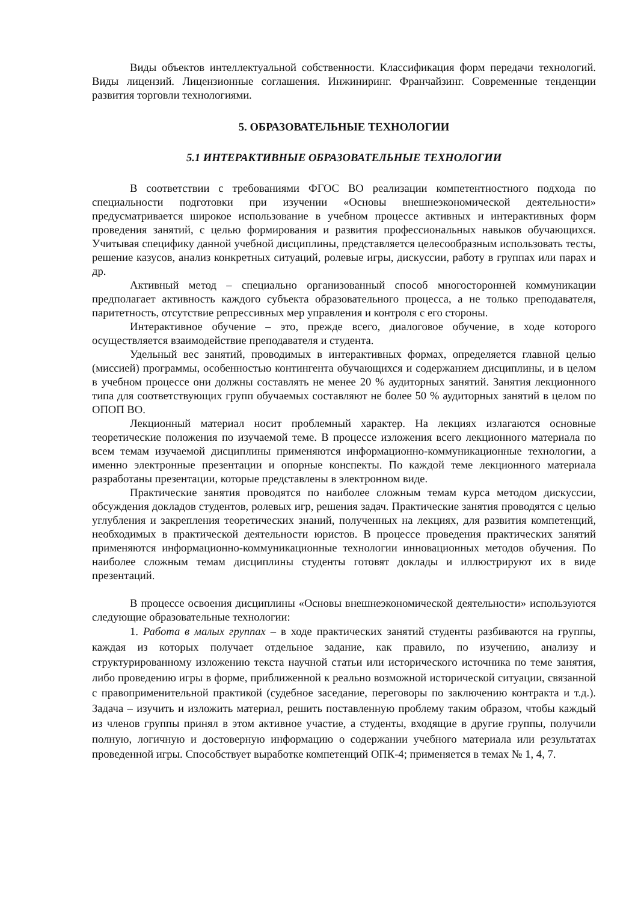Виды объектов интеллектуальной собственности. Классификация форм передачи технологий. Виды лицензий. Лицензионные соглашения. Инжиниринг. Франчайзинг. Современные тенденции развития торговли технологиями.
5. ОБРАЗОВАТЕЛЬНЫЕ ТЕХНОЛОГИИ
5.1 ИНТЕРАКТИВНЫЕ ОБРАЗОВАТЕЛЬНЫЕ ТЕХНОЛОГИИ
В соответствии с требованиями ФГОС ВО реализации компетентностного подхода по специальности подготовки при изучении «Основы внешнеэкономической деятельности» предусматривается широкое использование в учебном процессе активных и интерактивных форм проведения занятий, с целью формирования и развития профессиональных навыков обучающихся. Учитывая специфику данной учебной дисциплины, представляется целесообразным использовать тесты, решение казусов, анализ конкретных ситуаций, ролевые игры, дискуссии, работу в группах или парах и др.
Активный метод – специально организованный способ многосторонней коммуникации предполагает активность каждого субъекта образовательного процесса, а не только преподавателя, паритетность, отсутствие репрессивных мер управления и контроля с его стороны.
Интерактивное обучение – это, прежде всего, диалоговое обучение, в ходе которого осуществляется взаимодействие преподавателя и студента.
Удельный вес занятий, проводимых в интерактивных формах, определяется главной целью (миссией) программы, особенностью контингента обучающихся и содержанием дисциплины, и в целом в учебном процессе они должны составлять не менее 20 % аудиторных занятий. Занятия лекционного типа для соответствующих групп обучаемых составляют не более 50 % аудиторных занятий в целом по ОПОП ВО.
Лекционный материал носит проблемный характер. На лекциях излагаются основные теоретические положения по изучаемой теме. В процессе изложения всего лекционного материала по всем темам изучаемой дисциплины применяются информационно-коммуникационные технологии, а именно электронные презентации и опорные конспекты. По каждой теме лекционного материала разработаны презентации, которые представлены в электронном виде.
Практические занятия проводятся по наиболее сложным темам курса методом дискуссии, обсуждения докладов студентов, ролевых игр, решения задач. Практические занятия проводятся с целью углубления и закрепления теоретических знаний, полученных на лекциях, для развития компетенций, необходимых в практической деятельности юристов. В процессе проведения практических занятий применяются информационно-коммуникационные технологии инновационных методов обучения. По наиболее сложным темам дисциплины студенты готовят доклады и иллюстрируют их в виде презентаций.
В процессе освоения дисциплины «Основы внешнеэкономической деятельности» используются следующие образовательные технологии:
1. Работа в малых группах – в ходе практических занятий студенты разбиваются на группы, каждая из которых получает отдельное задание, как правило, по изучению, анализу и структурированному изложению текста научной статьи или исторического источника по теме занятия, либо проведению игры в форме, приближенной к реально возможной исторической ситуации, связанной с правоприменительной практикой (судебное заседание, переговоры по заключению контракта и т.д.). Задача – изучить и изложить материал, решить поставленную проблему таким образом, чтобы каждый из членов группы принял в этом активное участие, а студенты, входящие в другие группы, получили полную, логичную и достоверную информацию о содержании учебного материала или результатах проведенной игры. Способствует выработке компетенций ОПК-4; применяется в темах № 1, 4, 7.